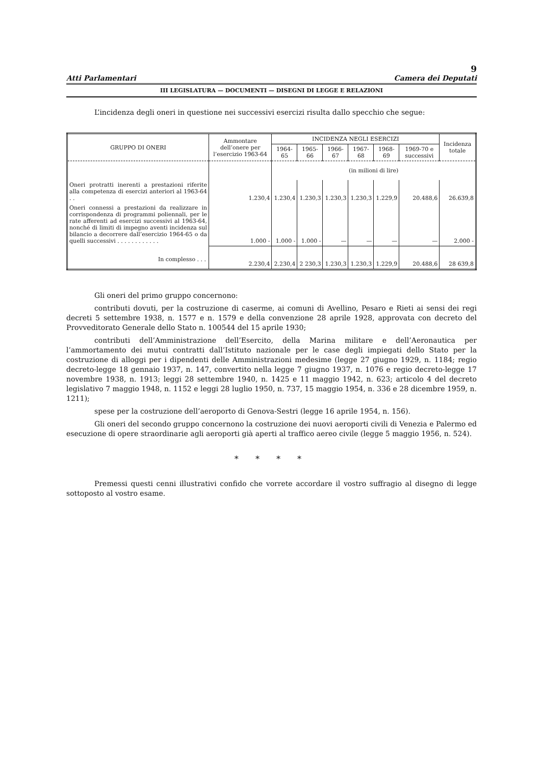9
Atti Parlamentari Camera dei Deputati
III LEGISLATURA — DOCUMENTI — DISEGNI DI LEGGE E RELAZIONI
L’incidenza degli oneri in questione nei successivi esercizi risulta dallo specchio che segue:
| GRUPPO DI ONERI | Ammontare dell’onere per l’esercizio 1963-64 | INCIDENZA NEGLI ESERCIZI | | | | | | Incidenza totale |
| --- | --- | --- | --- | --- | --- | --- | --- | --- |
| | | 1964-65 | 1965-66 | 1966-67 | 1967-68 | 1968-69 | 1969-70 e successivi | |
| | | (in milioni di lire) | | | | | | |
| Oneri protratti inerenti a prestazioni riferite alla competenza di esercizi anteriori al 1963-64 . . | 1.230,4 | 1.230,4 | 1.230,3 | 1.230,3 | 1.230,3 | 1.229,9 | 20.488,6 | 26.639,8 |
| Oneri connessi a prestazioni da realizzare in corrispondenza di programmi poliennali, per le rate afferenti ad esercizi successivi al 1963-64, nonché di limiti di impegno aventi incidenza sul bilancio a decorrere dall’esercizio 1964-65 o da quelli successivi . . . . . . . . . . . . | 1.000 - | 1.000 - | 1.000 - | — | — | — | — | 2.000 - |
| In complesso . . . | 2.230,4 | 2.230,4 | 2 230,3 | 1.230,3 | 1.230,3 | 1.229,9 | 20.488,6 | 28 639,8 |
Gli oneri del primo gruppo concernono:
contributi dovuti, per la costruzione di caserme, ai comuni di Avellino, Pesaro e Rieti ai sensi dei regi decreti 5 settembre 1938, n. 1577 e n. 1579 e della convenzione 28 aprile 1928, approvata con decreto del Provveditorato Generale dello Stato n. 100544 del 15 aprile 1930;
contributi dell’Amministrazione dell’Esercito, della Marina militare e dell’Aeronautica per l’ammortamento dei mutui contratti dall’Istituto nazionale per le case degli impiegati dello Stato per la costruzione di alloggi per i dipendenti delle Amministrazioni medesime (legge 27 giugno 1929, n. 1184; regio decreto-legge 18 gennaio 1937, n. 147, convertito nella legge 7 giugno 1937, n. 1076 e regio decreto-legge 17 novembre 1938, n. 1913; leggi 28 settembre 1940, n. 1425 e 11 maggio 1942, n. 623; articolo 4 del decreto legislativo 7 maggio 1948, n. 1152 e leggi 28 luglio 1950, n. 737, 15 maggio 1954, n. 336 e 28 dicembre 1959, n. 1211);
spese per la costruzione dell’aeroporto di Genova-Sestri (legge 16 aprile 1954, n. 156).
Gli oneri del secondo gruppo concernono la costruzione dei nuovi aeroporti civili di Venezia e Palermo ed esecuzione di opere straordinarie agli aeroporti già aperti al traffico aereo civile (legge 5 maggio 1956, n. 524).
* * * *
Premessi questi cenni illustrativi confido che vorrete accordare il vostro suffragio al disegno di legge sottoposto al vostro esame.